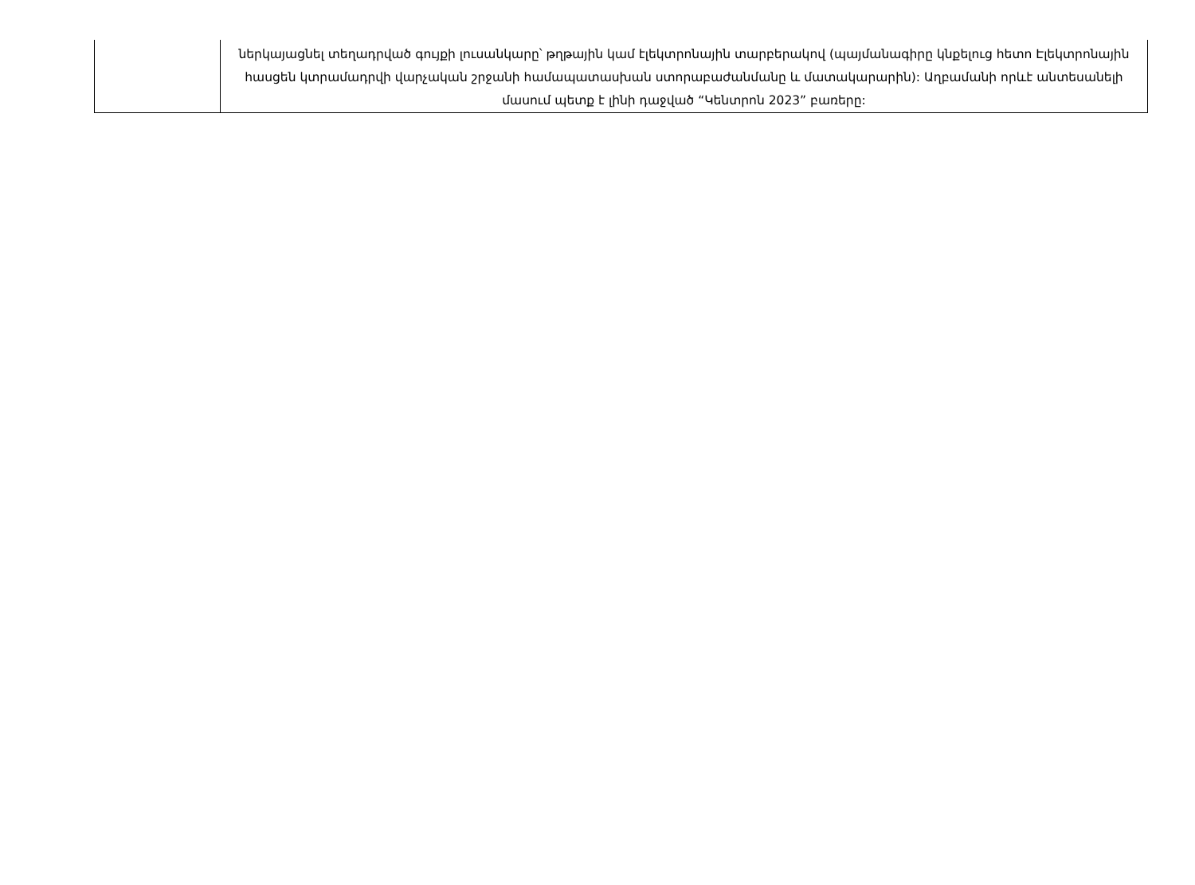| | ներկայացնել տեղադրված գույքի լուսանկարը՝ թղթային կամ էլեկտրոնային տարբերակով (պայմանագիրը կնքելուց հետո Էլեկտրոնային հասցեն կտրամադրվի վարչական շրջանի համապատասխան ստորաբաժանմանը և մատակարարին): Աղբամանի որևէ անտեսանելի մասում պետք է լինի դաջված “Կենտրոն 2023” բառերը: |